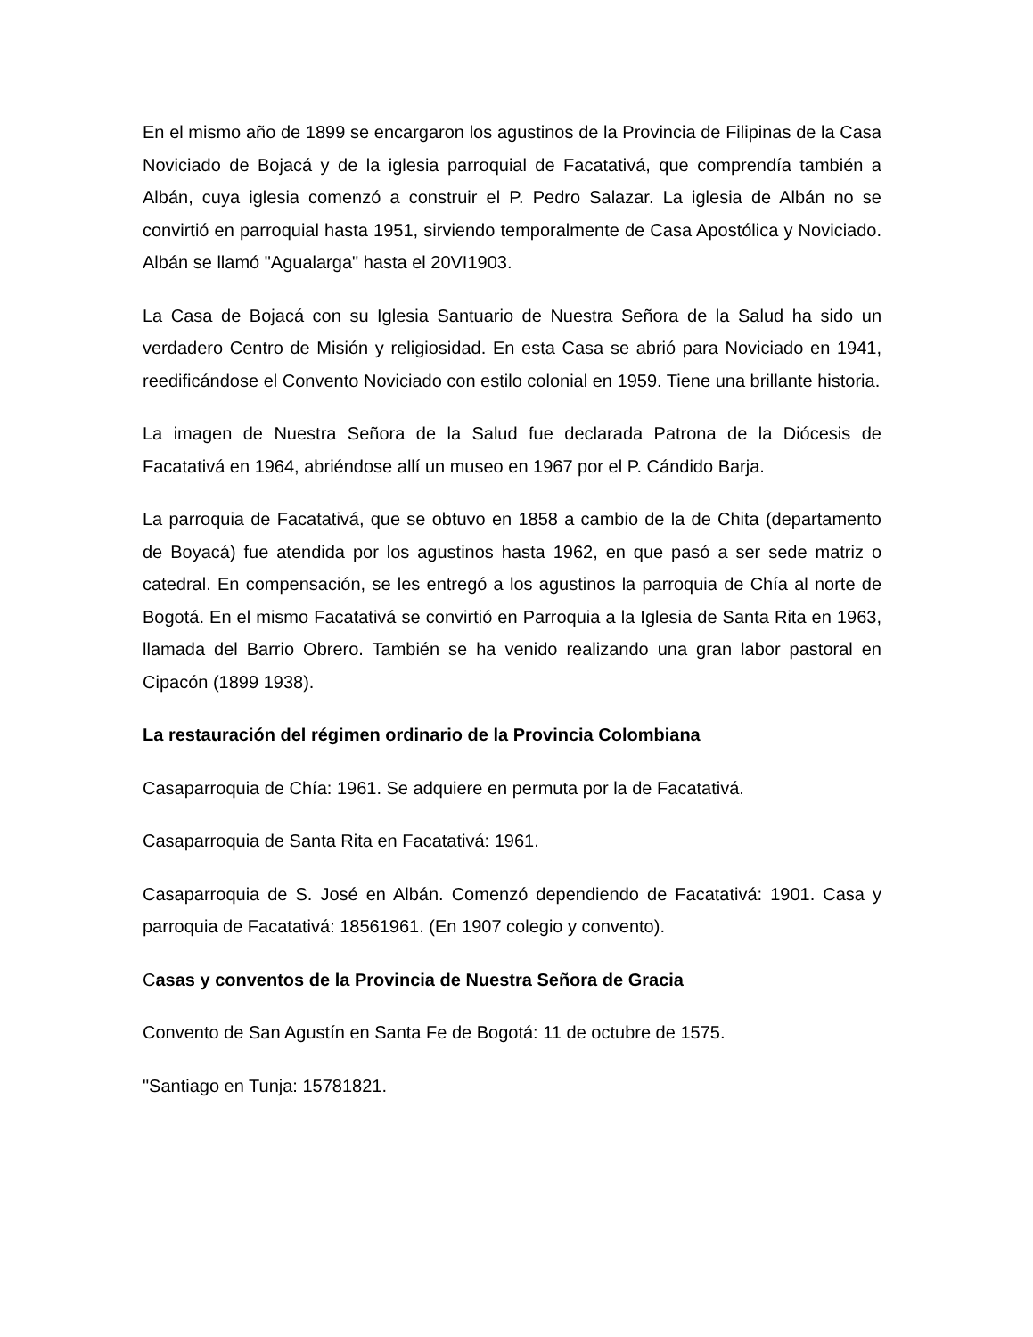En el mismo año de 1899 se encargaron los agustinos de la Provincia de Filipinas de la Casa Noviciado de Bojacá y de la iglesia parroquial de Facatativá, que comprendía también a Albán, cuya iglesia comenzó a construir el P. Pedro Salazar. La iglesia de Albán no se convirtió en parroquial hasta 1951, sirviendo temporalmente de Casa Apostólica y Noviciado. Albán se llamó "Agualarga" hasta el 20VI1903.
La Casa de Bojacá con su Iglesia Santuario de Nuestra Señora de la Salud ha sido un verdadero Centro de Misión y religiosidad. En esta Casa se abrió para Noviciado en 1941, reedificándose el Convento Noviciado con estilo colonial en 1959. Tiene una brillante historia.
La imagen de Nuestra Señora de la Salud fue declarada Patrona de la Diócesis de Facatativá en 1964, abriéndose allí un museo en 1967 por el P. Cándido Barja.
La parroquia de Facatativá, que se obtuvo en 1858 a cambio de la de Chita (departamento de Boyacá) fue atendida por los agustinos hasta 1962, en que pasó a ser sede matriz o catedral. En compensación, se les entregó a los agustinos la parroquia de Chía al norte de Bogotá. En el mismo Facatativá se convirtió en Parroquia a la Iglesia de Santa Rita en 1963, llamada del Barrio Obrero. También se ha venido realizando una gran labor pastoral en Cipacón (1899 1938).
La restauración del régimen ordinario de la Provincia Colombiana
Casaparroquia de Chía: 1961. Se adquiere en permuta por la de Facatativá.
Casaparroquia de Santa Rita en Facatativá: 1961.
Casaparroquia de S. José en Albán. Comenzó dependiendo de Facatativá: 1901. Casa y parroquia de Facatativá: 18561961. (En 1907 colegio y convento).
Casas y conventos de la Provincia de Nuestra Señora de Gracia
Convento de San Agustín en Santa Fe de Bogotá: 11 de octubre de 1575.
"Santiago en Tunja: 15781821.